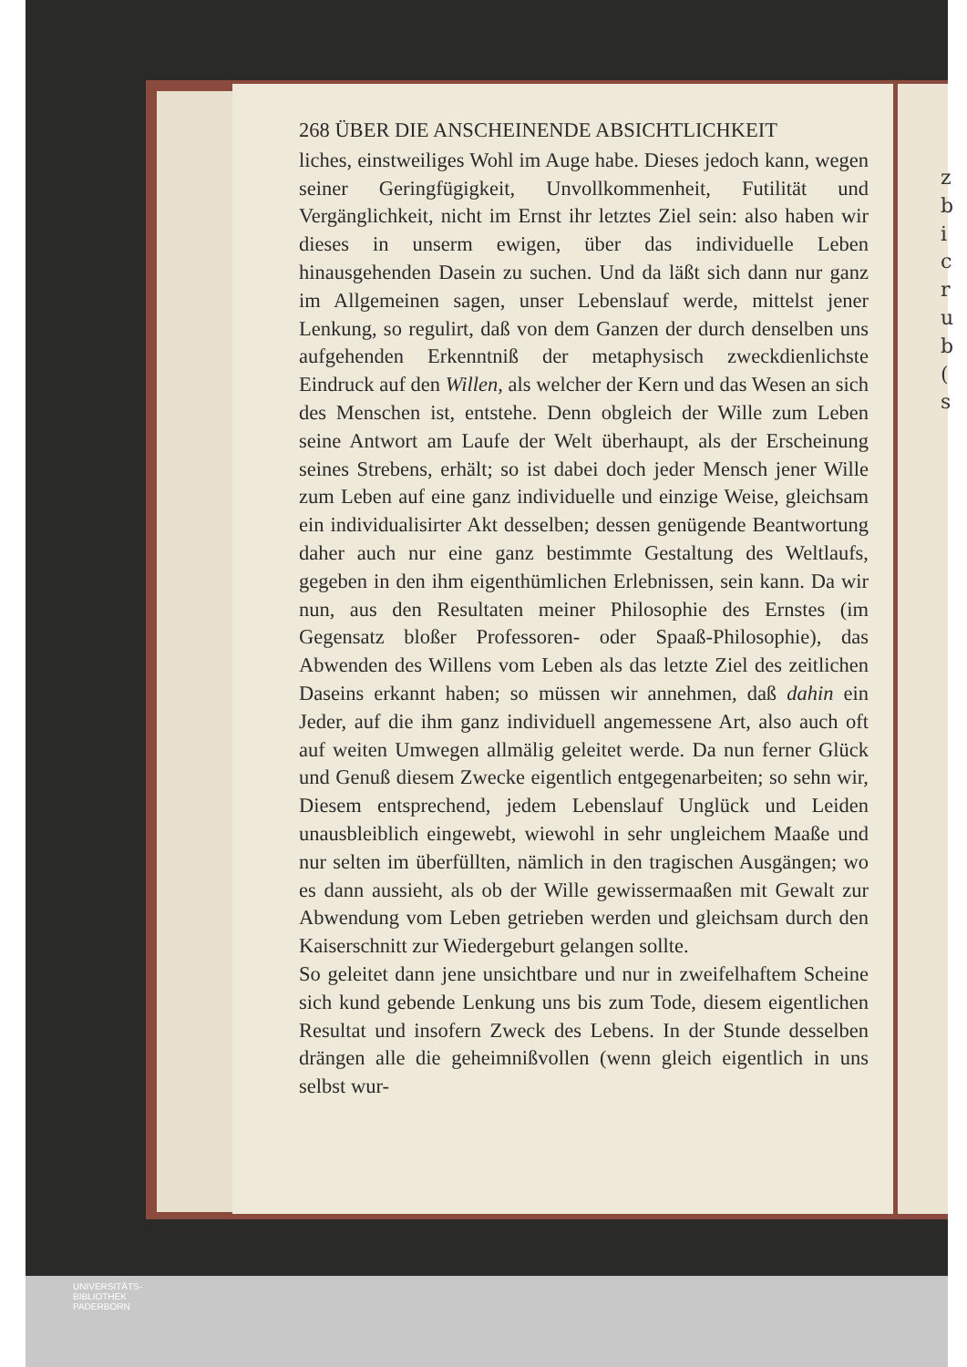z b i c r u b ( s
268 ÜBER DIE ANSCHEINENDE ABSICHTLICHKEIT
liches, einstweiliges Wohl im Auge habe. Dieses jedoch kann, wegen seiner Geringfügigkeit, Unvollkommenheit, Futilität und Vergänglichkeit, nicht im Ernst ihr letztes Ziel sein: also haben wir dieses in unserm ewigen, über das individuelle Leben hinausgehenden Dasein zu suchen. Und da läßt sich dann nur ganz im Allgemeinen sagen, unser Lebenslauf werde, mittelst jener Lenkung, so regulirt, daß von dem Ganzen der durch denselben uns aufgehenden Erkenntniß der metaphysisch zweckdienlichste Eindruck auf den Willen, als welcher der Kern und das Wesen an sich des Menschen ist, entstehe. Denn obgleich der Wille zum Leben seine Antwort am Laufe der Welt überhaupt, als der Erscheinung seines Strebens, erhält; so ist dabei doch jeder Mensch jener Wille zum Leben auf eine ganz individuelle und einzige Weise, gleichsam ein individualisirter Akt desselben; dessen genügende Beantwortung daher auch nur eine ganz bestimmte Gestaltung des Weltlaufs, gegeben in den ihm eigenthümlichen Erlebnissen, sein kann. Da wir nun, aus den Resultaten meiner Philosophie des Ernstes (im Gegensatz bloßer Professoren- oder Spaaß-Philosophie), das Abwenden des Willens vom Leben als das letzte Ziel des zeitlichen Daseins erkannt haben; so müssen wir annehmen, daß dahin ein Jeder, auf die ihm ganz individuell angemessene Art, also auch oft auf weiten Umwegen allmälig geleitet werde. Da nun ferner Glück und Genuß diesem Zwecke eigentlich entgegenarbeiten; so sehn wir, Diesem entsprechend, jedem Lebenslauf Unglück und Leiden unausbleiblich eingewebt, wiewohl in sehr ungleichem Maaße und nur selten im überfüllten, nämlich in den tragischen Ausgängen; wo es dann aussieht, als ob der Wille gewissermaaßen mit Gewalt zur Abwendung vom Leben getrieben werden und gleichsam durch den Kaiserschnitt zur Wiedergeburt gelangen sollte.
So geleitet dann jene unsichtbare und nur in zweifelhaftem Scheine sich kund gebende Lenkung uns bis zum Tode, diesem eigentlichen Resultat und insofern Zweck des Lebens. In der Stunde desselben drängen alle die geheimnißvollen (wenn gleich eigentlich in uns selbst wur-
UNIVERSITÄTS-
BIBLIOTHEK
PADERBORN